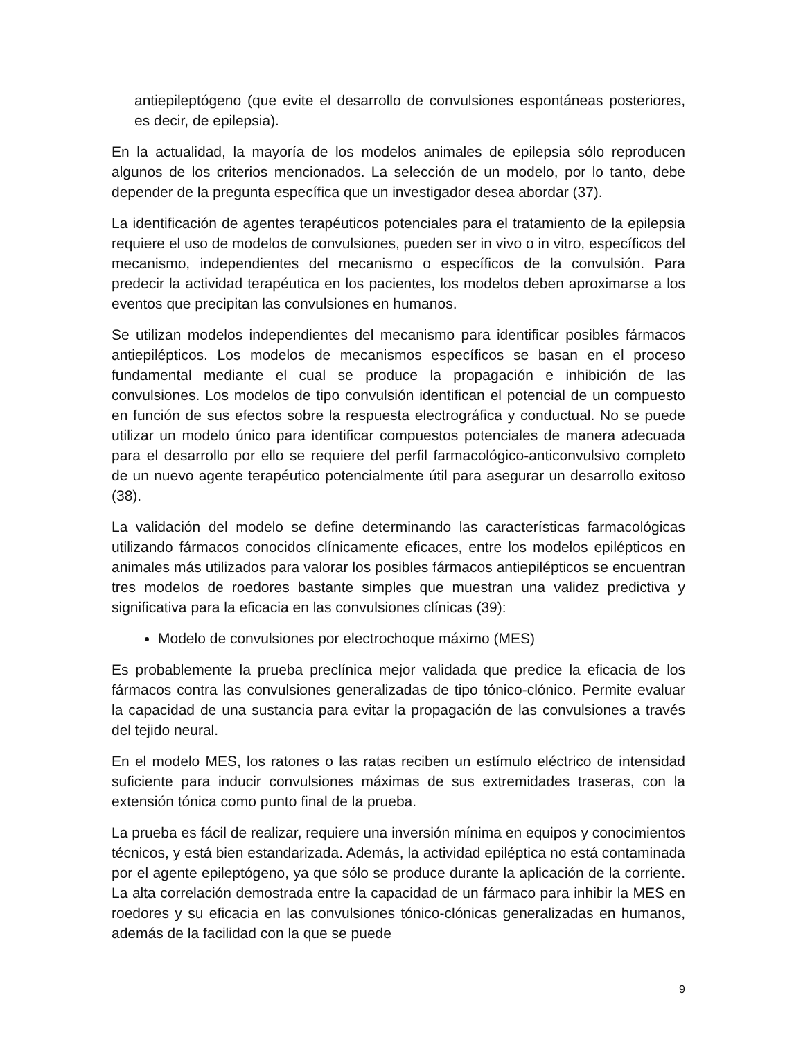antiepileptógeno (que evite el desarrollo de convulsiones espontáneas posteriores, es decir, de epilepsia).
En la actualidad, la mayoría de los modelos animales de epilepsia sólo reproducen algunos de los criterios mencionados. La selección de un modelo, por lo tanto, debe depender de la pregunta específica que un investigador desea abordar (37).
La identificación de agentes terapéuticos potenciales para el tratamiento de la epilepsia requiere el uso de modelos de convulsiones, pueden ser in vivo o in vitro, específicos del mecanismo, independientes del mecanismo o específicos de la convulsión. Para predecir la actividad terapéutica en los pacientes, los modelos deben aproximarse a los eventos que precipitan las convulsiones en humanos.
Se utilizan modelos independientes del mecanismo para identificar posibles fármacos antiepilépticos. Los modelos de mecanismos específicos se basan en el proceso fundamental mediante el cual se produce la propagación e inhibición de las convulsiones. Los modelos de tipo convulsión identifican el potencial de un compuesto en función de sus efectos sobre la respuesta electrográfica y conductual. No se puede utilizar un modelo único para identificar compuestos potenciales de manera adecuada para el desarrollo por ello se requiere del perfil farmacológico-anticonvulsivo completo de un nuevo agente terapéutico potencialmente útil para asegurar un desarrollo exitoso (38).
La validación del modelo se define determinando las características farmacológicas utilizando fármacos conocidos clínicamente eficaces, entre los modelos epilépticos en animales más utilizados para valorar los posibles fármacos antiepilépticos se encuentran tres modelos de roedores bastante simples que muestran una validez predictiva y significativa para la eficacia en las convulsiones clínicas (39):
Modelo de convulsiones por electrochoque máximo (MES)
Es probablemente la prueba preclínica mejor validada que predice la eficacia de los fármacos contra las convulsiones generalizadas de tipo tónico-clónico. Permite evaluar la capacidad de una sustancia para evitar la propagación de las convulsiones a través del tejido neural.
En el modelo MES, los ratones o las ratas reciben un estímulo eléctrico de intensidad suficiente para inducir convulsiones máximas de sus extremidades traseras, con la extensión tónica como punto final de la prueba.
La prueba es fácil de realizar, requiere una inversión mínima en equipos y conocimientos técnicos, y está bien estandarizada. Además, la actividad epiléptica no está contaminada por el agente epileptógeno, ya que sólo se produce durante la aplicación de la corriente. La alta correlación demostrada entre la capacidad de un fármaco para inhibir la MES en roedores y su eficacia en las convulsiones tónico-clónicas generalizadas en humanos, además de la facilidad con la que se puede
9